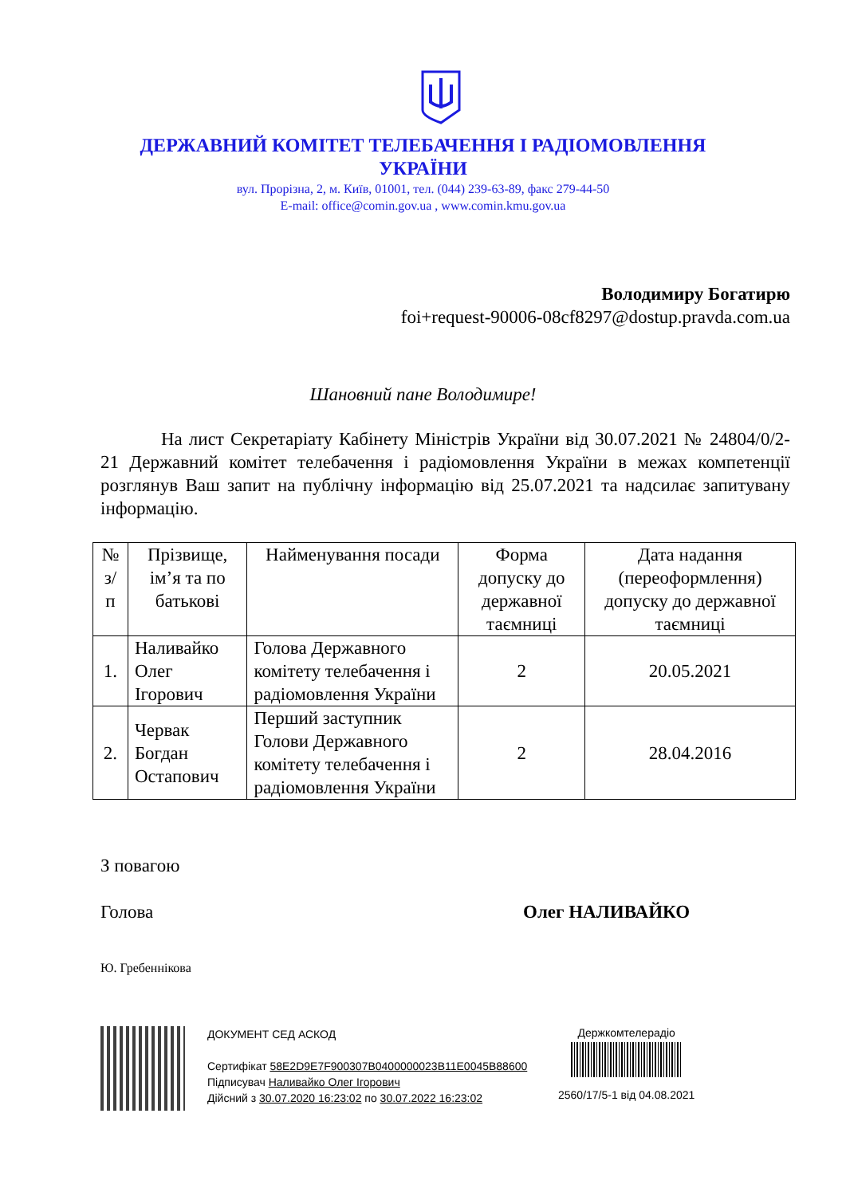ДЕРЖАВНИЙ КОМІТЕТ ТЕЛЕБАЧЕННЯ І РАДІОМОВЛЕННЯ
УКРАЇНИ
вул. Прорізна, 2, м. Київ, 01001, тел. (044) 239-63-89, факс 279-44-50
E-mail: office@comin.gov.ua , www.comin.kmu.gov.ua
Володимиру Богатирю
foi+request-90006-08cf8297@dostup.pravda.com.ua
Шановний пане Володимире!
На лист Секретаріату Кабінету Міністрів України від 30.07.2021 № 24804/0/2-21 Державний комітет телебачення і радіомовлення України в межах компетенції розглянув Ваш запит на публічну інформацію від 25.07.2021 та надсилає запитувану інформацію.
| № з/п | Прізвище, ім’я та по батькові | Найменування посади | Форма допуску до державної таємниці | Дата надання (переоформлення) допуску до державної таємниці |
| --- | --- | --- | --- | --- |
| 1. | Наливайко Олег Ігорович | Голова Державного комітету телебачення і радіомовлення України | 2 | 20.05.2021 |
| 2. | Червак Богдан Остапович | Перший заступник Голови Державного комітету телебачення і радіомовлення України | 2 | 28.04.2016 |
З повагою
Голова Олег НАЛИВАЙКО
Ю. Гребеннікова
ДОКУМЕНТ СЕД АСКОД
Сертифікат 58E2D9E7F900307B0400000023B11E0045B88600
Підписувач Наливайко Олег Ігорович
Дійсний з 30.07.2020 16:23:02 по 30.07.2022 16:23:02
Держкомтелерадіо
2560/17/5-1 від 04.08.2021